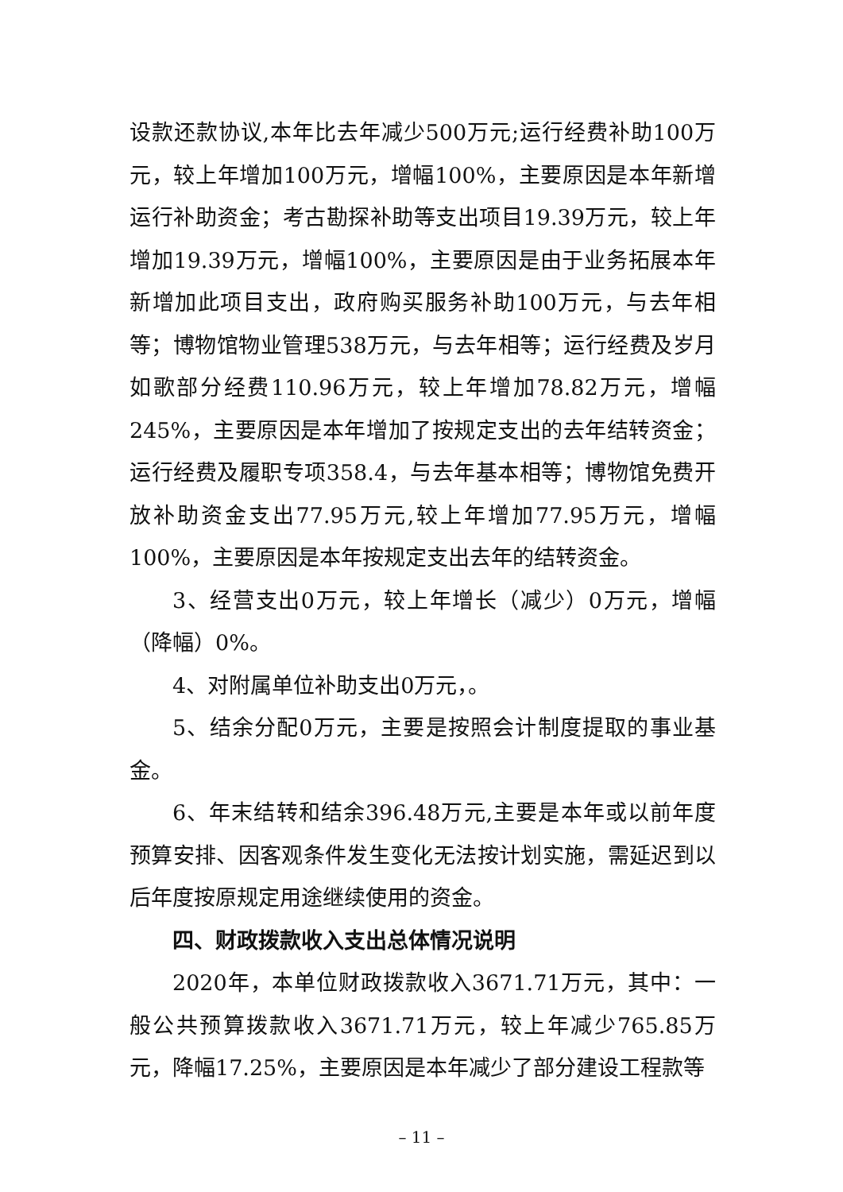设款还款协议,本年比去年减少500万元;运行经费补助100万元，较上年增加100万元，增幅100%，主要原因是本年新增运行补助资金；考古勘探补助等支出项目19.39万元，较上年增加19.39万元，增幅100%，主要原因是由于业务拓展本年新增加此项目支出，政府购买服务补助100万元，与去年相等；博物馆物业管理538万元，与去年相等；运行经费及岁月如歌部分经费110.96万元，较上年增加78.82万元，增幅245%，主要原因是本年增加了按规定支出的去年结转资金；运行经费及履职专项358.4，与去年基本相等；博物馆免费开放补助资金支出77.95万元,较上年增加77.95万元，增幅100%，主要原因是本年按规定支出去年的结转资金。
3、经营支出0万元，较上年增长（减少）0万元，增幅（降幅）0%。
4、对附属单位补助支出0万元，。
5、结余分配0万元，主要是按照会计制度提取的事业基金。
6、年末结转和结余396.48万元,主要是本年或以前年度预算安排、因客观条件发生变化无法按计划实施，需延迟到以后年度按原规定用途继续使用的资金。
四、财政拨款收入支出总体情况说明
2020年，本单位财政拨款收入3671.71万元，其中：一般公共预算拨款收入3671.71万元，较上年减少765.85万元，降幅17.25%，主要原因是本年减少了部分建设工程款等
– 11 –